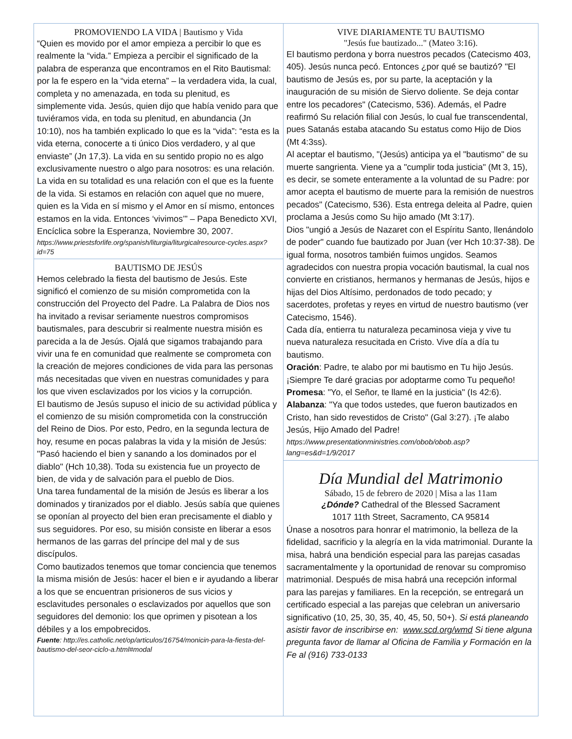PROMOVIENDO LA VIDA | Bautismo y Vida
“Quien es movido por el amor empieza a percibir lo que es realmente la “vida.” Empieza a percibir el significado de la palabra de esperanza que encontramos en el Rito Bautismal: por la fe espero en la “vida eterna” – la verdadera vida, la cual, completa y no amenazada, en toda su plenitud, es simplemente vida. Jesús, quien dijo que había venido para que tuviéramos vida, en toda su plenitud, en abundancia (Jn 10:10), nos ha también explicado lo que es la “vida”: “esta es la vida eterna, conocerte a ti único Dios verdadero, y al que enviaste” (Jn 17,3). La vida en su sentido propio no es algo exclusivamente nuestro o algo para nosotros: es una relación. La vida en su totalidad es una relación con el que es la fuente de la vida. Si estamos en relación con aquel que no muere, quien es la Vida en sí mismo y el Amor en sí mismo, entonces estamos en la vida. Entonces ‘vivimos’” – Papa Benedicto XVI, Encíclica sobre la Esperanza, Noviembre 30, 2007.
https://www.priestsforlife.org/spanish/liturgia/liturgicalresource-cycles.aspx?id=75
BAUTISMO DE JESÚS
Hemos celebrado la fiesta del bautismo de Jesús. Este significó el comienzo de su misión comprometida con la construcción del Proyecto del Padre. La Palabra de Dios nos ha invitado a revisar seriamente nuestros compromisos bautismales, para descubrir si realmente nuestra misión es parecida a la de Jesús. Ojalá que sigamos trabajando para vivir una fe en comunidad que realmente se comprometa con la creación de mejores condiciones de vida para las personas más necesitadas que viven en nuestras comunidades y para los que viven esclavizados por los vicios y la corrupción.
El bautismo de Jesús supuso el inicio de su actividad pública y el comienzo de su misión comprometida con la construcción del Reino de Dios. Por esto, Pedro, en la segunda lectura de hoy, resume en pocas palabras la vida y la misión de Jesús: "Pasó haciendo el bien y sanando a los dominados por el diablo" (Hch 10,38). Toda su existencia fue un proyecto de bien, de vida y de salvación para el pueblo de Dios.
Una tarea fundamental de la misión de Jesús es liberar a los dominados y tiranizados por el diablo. Jesús sabía que quienes se oponían al proyecto del bien eran precisamente el diablo y sus seguidores. Por eso, su misión consiste en liberar a esos hermanos de las garras del príncipe del mal y de sus discípulos.
Como bautizados tenemos que tomar conciencia que tenemos la misma misión de Jesús: hacer el bien e ir ayudando a liberar a los que se encuentran prisioneros de sus vicios y esclavitudes personales o esclavizados por aquellos que son seguidores del demonio: los que oprimen y pisotean a los débiles y a los empobrecidos.
Fuente: http://es.catholic.net/op/articulos/16754/monicin-para-la-fiesta-del-bautismo-del-seor-ciclo-a.html#modal
VIVE DIARIAMENTE TU BAUTISMO
"Jesús fue bautizado..." (Mateo 3:16).
El bautismo perdona y borra nuestros pecados (Catecismo 403, 405). Jesús nunca pecó. Entonces ¿por qué se bautizó? "El bautismo de Jesús es, por su parte, la aceptación y la inauguración de su misión de Siervo doliente. Se deja contar entre los pecadores" (Catecismo, 536). Además, el Padre reafirmó Su relación filial con Jesús, lo cual fue transcendental, pues Satanás estaba atacando Su estatus como Hijo de Dios (Mt 4:3ss).
Al aceptar el bautismo, "(Jesús) anticipa ya el "bautismo" de su muerte sangrienta. Viene ya a "cumplir toda justicia" (Mt 3, 15), es decir, se somete enteramente a la voluntad de su Padre: por amor acepta el bautismo de muerte para la remisión de nuestros pecados" (Catecismo, 536). Esta entrega deleita al Padre, quien proclama a Jesús como Su hijo amado (Mt 3:17).
Dios "ungió a Jesús de Nazaret con el Espíritu Santo, llenándolo de poder" cuando fue bautizado por Juan (ver Hch 10:37-38). De igual forma, nosotros también fuimos ungidos. Seamos agradecidos con nuestra propia vocación bautismal, la cual nos convierte en cristianos, hermanos y hermanas de Jesús, hijos e hijas del Dios Altísimo, perdonados de todo pecado; y sacerdotes, profetas y reyes en virtud de nuestro bautismo (ver Catecismo, 1546).
Cada día, entierra tu naturaleza pecaminosa vieja y vive tu nueva naturaleza resucitada en Cristo. Vive día a día tu bautismo.
Oración: Padre, te alabo por mi bautismo en Tu hijo Jesús. ¡Siempre Te daré gracias por adoptarme como Tu pequeño!
Promesa: "Yo, el Señor, te llamé en la justicia" (Is 42:6).
Alabanza: "Ya que todos ustedes, que fueron bautizados en Cristo, han sido revestidos de Cristo" (Gal 3:27). ¡Te alabo Jesús, Hijo Amado del Padre!
https://www.presentationministries.com/obob/obob.asp?lang=es&d=1/9/2017
Día Mundial del Matrimonio
Sábado, 15 de febrero de 2020 | Misa a las 11am
¿Dónde? Cathedral of the Blessed Sacrament
1017 11th Street, Sacramento, CA 95814
Únase a nosotros para honrar el matrimonio, la belleza de la fidelidad, sacrificio y la alegría en la vida matrimonial. Durante la misa, habrá una bendición especial para las parejas casadas sacramentalmente y la oportunidad de renovar su compromiso matrimonial. Después de misa habrá una recepción informal para las parejas y familiares. En la recepción, se entregará un certificado especial a las parejas que celebran un aniversario significativo (10, 25, 30, 35, 40, 45, 50, 50+). Si está planeando asistir favor de inscribirse en: www.scd.org/wmd Si tiene alguna pregunta favor de llamar al Oficina de Familia y Formación en la Fe al (916) 733-0133